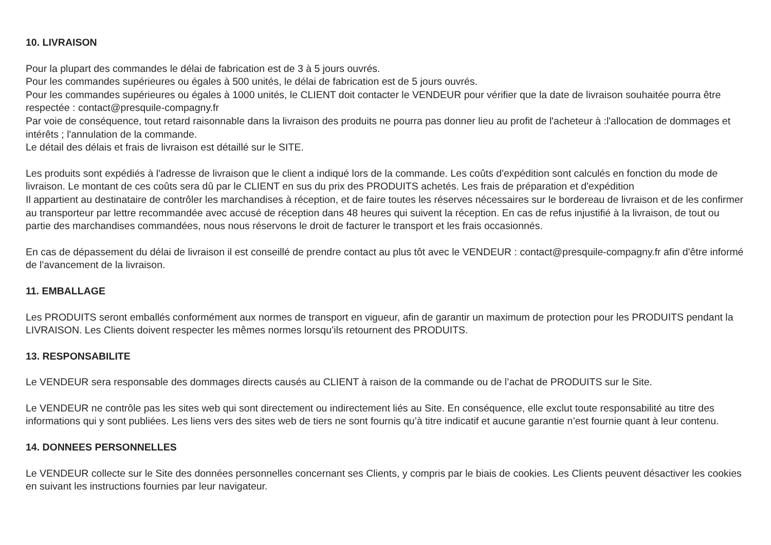10. LIVRAISON
Pour la plupart des commandes le délai de fabrication est de 3 à 5 jours ouvrés.
Pour les commandes supérieures ou égales à 500 unités, le délai de fabrication est de 5 jours ouvrés.
Pour les commandes supérieures ou égales à 1000 unités, le CLIENT doit contacter le VENDEUR pour vérifier que la date de livraison souhaitée pourra être respectée : contact@presquile-compagny.fr
Par voie de conséquence, tout retard raisonnable dans la livraison des produits ne pourra pas donner lieu au profit de l'acheteur à :l'allocation de dommages et intérêts ; l'annulation de la commande.
Le détail des délais et frais de livraison est détaillé sur le SITE.
Les produits sont expédiés à l'adresse de livraison que le client a indiqué lors de la commande. Les coûts d'expédition sont calculés en fonction du mode de livraison. Le montant de ces coûts sera dû par le CLIENT en sus du prix des PRODUITS achetés. Les frais de préparation et d'expédition
Il appartient au destinataire de contrôler les marchandises à réception, et de faire toutes les réserves nécessaires sur le bordereau de livraison et de les confirmer au transporteur par lettre recommandée avec accusé de réception dans 48 heures qui suivent la réception. En cas de refus injustifié à la livraison, de tout ou partie des marchandises commandées, nous nous réservons le droit de facturer le transport et les frais occasionnés.
En cas de dépassement du délai de livraison il est conseillé de prendre contact au plus tôt avec le VENDEUR : contact@presquile-compagny.fr afin d'être informé de l'avancement de la livraison.
11. EMBALLAGE
Les PRODUITS seront emballés conformément aux normes de transport en vigueur, afin de garantir un maximum de protection pour les PRODUITS pendant la LIVRAISON. Les Clients doivent respecter les mêmes normes lorsqu’ils retournent des PRODUITS.
13. RESPONSABILITE
Le VENDEUR sera responsable des dommages directs causés au CLIENT à raison de la commande ou de l’achat de PRODUITS sur le Site.
Le VENDEUR ne contrôle pas les sites web qui sont directement ou indirectement liés au Site. En conséquence, elle exclut toute responsabilité au titre des informations qui y sont publiées. Les liens vers des sites web de tiers ne sont fournis qu’à titre indicatif et aucune garantie n’est fournie quant à leur contenu.
14. DONNEES PERSONNELLES
Le VENDEUR collecte sur le Site des données personnelles concernant ses Clients, y compris par le biais de cookies. Les Clients peuvent désactiver les cookies en suivant les instructions fournies par leur navigateur.